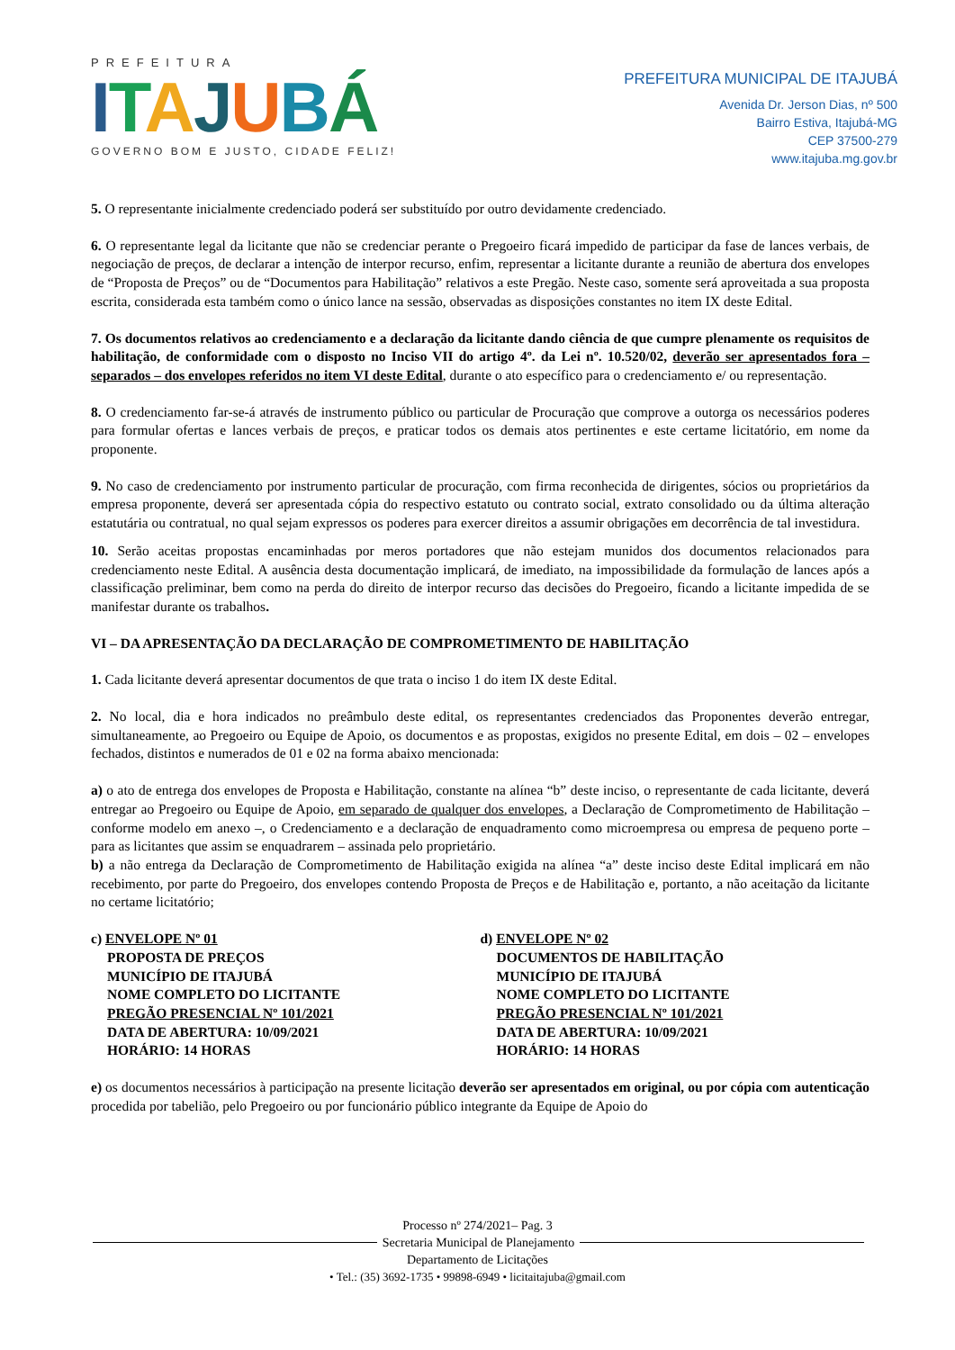PREFEITURA
ITAJUBÁ
GOVERNO BOM E JUSTO, CIDADE FELIZ!
PREFEITURA MUNICIPAL DE ITAJUBÁ
Avenida Dr. Jerson Dias, nº 500
Bairro Estiva, Itajubá-MG
CEP 37500-279
www.itajuba.mg.gov.br
5. O representante inicialmente credenciado poderá ser substituído por outro devidamente credenciado.
6. O representante legal da licitante que não se credenciar perante o Pregoeiro ficará impedido de participar da fase de lances verbais, de negociação de preços, de declarar a intenção de interpor recurso, enfim, representar a licitante durante a reunião de abertura dos envelopes de “Proposta de Preços” ou de “Documentos para Habilitação” relativos a este Pregão. Neste caso, somente será aproveitada a sua proposta escrita, considerada esta também como o único lance na sessão, observadas as disposições constantes no item IX deste Edital.
7. Os documentos relativos ao credenciamento e a declaração da licitante dando ciência de que cumpre plenamente os requisitos de habilitação, de conformidade com o disposto no Inciso VII do artigo 4º. da Lei nº. 10.520/02, deverão ser apresentados fora – separados – dos envelopes referidos no item VI deste Edital, durante o ato específico para o credenciamento e/ ou representação.
8. O credenciamento far-se-á através de instrumento público ou particular de Procuração que comprove a outorga os necessários poderes para formular ofertas e lances verbais de preços, e praticar todos os demais atos pertinentes e este certame licitatório, em nome da proponente.
9. No caso de credenciamento por instrumento particular de procuração, com firma reconhecida de dirigentes, sócios ou proprietários da empresa proponente, deverá ser apresentada cópia do respectivo estatuto ou contrato social, extrato consolidado ou da última alteração estatutária ou contratual, no qual sejam expressos os poderes para exercer direitos a assumir obrigações em decorrência de tal investidura.
10. Serão aceitas propostas encaminhadas por meros portadores que não estejam munidos dos documentos relacionados para credenciamento neste Edital. A ausência desta documentação implicará, de imediato, na impossibilidade da formulação de lances após a classificação preliminar, bem como na perda do direito de interpor recurso das decisões do Pregoeiro, ficando a licitante impedida de se manifestar durante os trabalhos.
VI – DA APRESENTAÇÃO DA DECLARAÇÃO DE COMPROMETIMENTO DE HABILITAÇÃO
1. Cada licitante deverá apresentar documentos de que trata o inciso 1 do item IX deste Edital.
2. No local, dia e hora indicados no preâmbulo deste edital, os representantes credenciados das Proponentes deverão entregar, simultaneamente, ao Pregoeiro ou Equipe de Apoio, os documentos e as propostas, exigidos no presente Edital, em dois – 02 – envelopes fechados, distintos e numerados de 01 e 02 na forma abaixo mencionada:
a) o ato de entrega dos envelopes de Proposta e Habilitação, constante na alínea “b” deste inciso, o representante de cada licitante, deverá entregar ao Pregoeiro ou Equipe de Apoio, em separado de qualquer dos envelopes, a Declaração de Comprometimento de Habilitação – conforme modelo em anexo –, o Credenciamento e a declaração de enquadramento como microempresa ou empresa de pequeno porte – para as licitantes que assim se enquadrarem – assinada pelo proprietário.
b) a não entrega da Declaração de Comprometimento de Habilitação exigida na alínea “a” deste inciso deste Edital implicará em não recebimento, por parte do Pregoeiro, dos envelopes contendo Proposta de Preços e de Habilitação e, portanto, a não aceitação da licitante no certame licitatório;
c) ENVELOPE Nº 01
PROPOSTA DE PREÇOS
MUNICÍPIO DE ITAJUBÁ
NOME COMPLETO DO LICITANTE
PREGÃO PRESENCIAL Nº 101/2021
DATA DE ABERTURA: 10/09/2021
HORÁRIO: 14 HORAS
d) ENVELOPE Nº 02
DOCUMENTOS DE HABILITAÇÃO
MUNICÍPIO DE ITAJUBÁ
NOME COMPLETO DO LICITANTE
PREGÃO PRESENCIAL Nº 101/2021
DATA DE ABERTURA: 10/09/2021
HORÁRIO: 14 HORAS
e) os documentos necessários à participação na presente licitação deverão ser apresentados em original, ou por cópia com autenticação procedida por tabelião, pelo Pregoeiro ou por funcionário público integrante da Equipe de Apoio do
Processo nº 274/2021– Pag. 3
Secretaria Municipal de Planejamento
Departamento de Licitações
• Tel.: (35) 3692-1735 • 99898-6949 • licitaitajuba@gmail.com